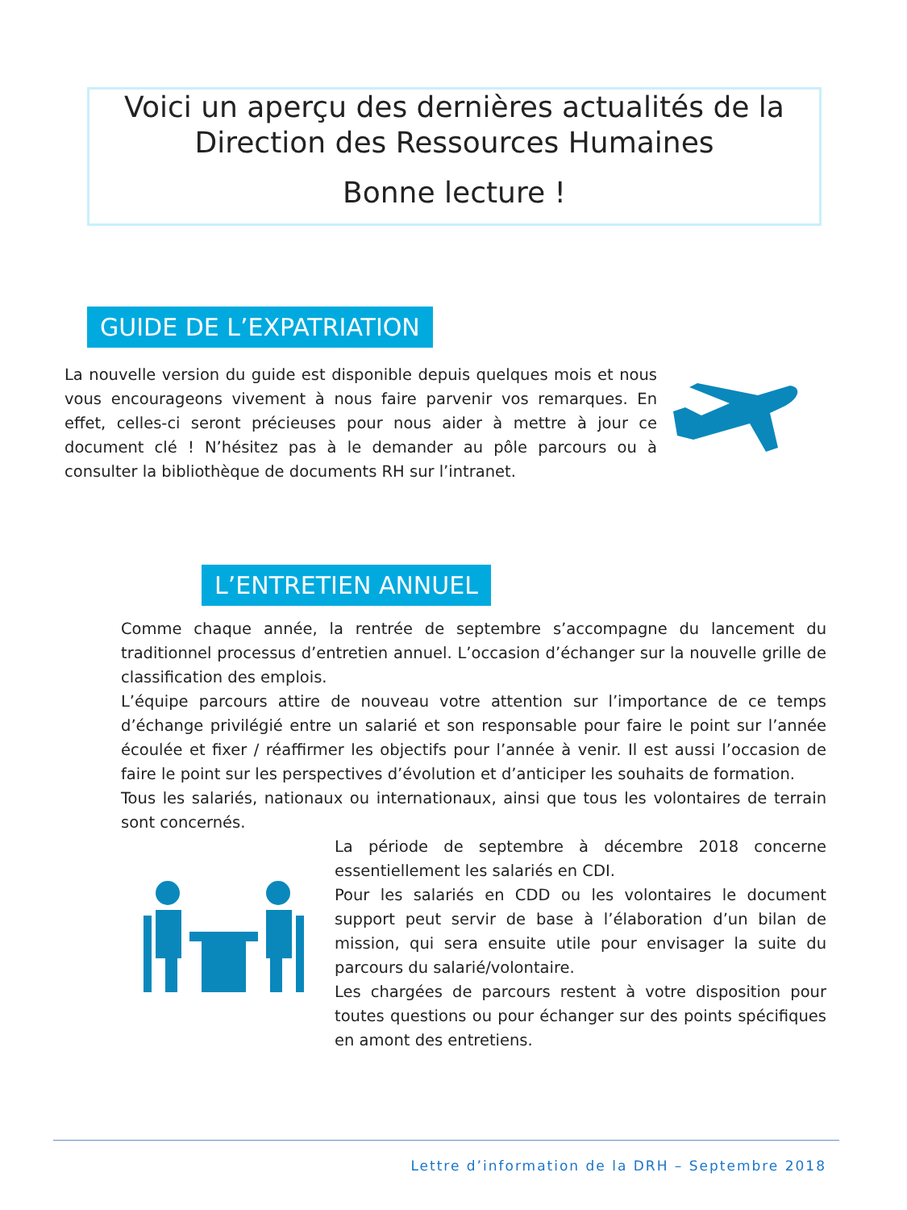Voici un aperçu des dernières actualités de la Direction des Ressources Humaines
Bonne lecture !
GUIDE DE L’EXPATRIATION
La nouvelle version du guide est disponible depuis quelques mois et nous vous encourageons vivement à nous faire parvenir vos remarques. En effet, celles-ci seront précieuses pour nous aider à mettre à jour ce document clé ! N’hésitez pas à le demander au pôle parcours ou à consulter la bibliothèque de documents RH sur l’intranet.
L’ENTRETIEN ANNUEL
Comme chaque année, la rentrée de septembre s’accompagne du lancement du traditionnel processus d’entretien annuel. L’occasion d’échanger sur la nouvelle grille de classification des emplois.
L’équipe parcours attire de nouveau votre attention sur l’importance de ce temps d’échange privilégié entre un salarié et son responsable pour faire le point sur l’année écoulée et fixer / réaffirmer les objectifs pour l’année à venir. Il est aussi l’occasion de faire le point sur les perspectives d’évolution et d’anticiper les souhaits de formation.
Tous les salariés, nationaux ou internationaux, ainsi que tous les volontaires de terrain sont concernés.
La période de septembre à décembre 2018 concerne essentiellement les salariés en CDI.
Pour les salariés en CDD ou les volontaires le document support peut servir de base à l’élaboration d’un bilan de mission, qui sera ensuite utile pour envisager la suite du parcours du salarié/volontaire.
Les chargées de parcours restent à votre disposition pour toutes questions ou pour échanger sur des points spécifiques en amont des entretiens.
Lettre d’information de la DRH – Septembre 2018